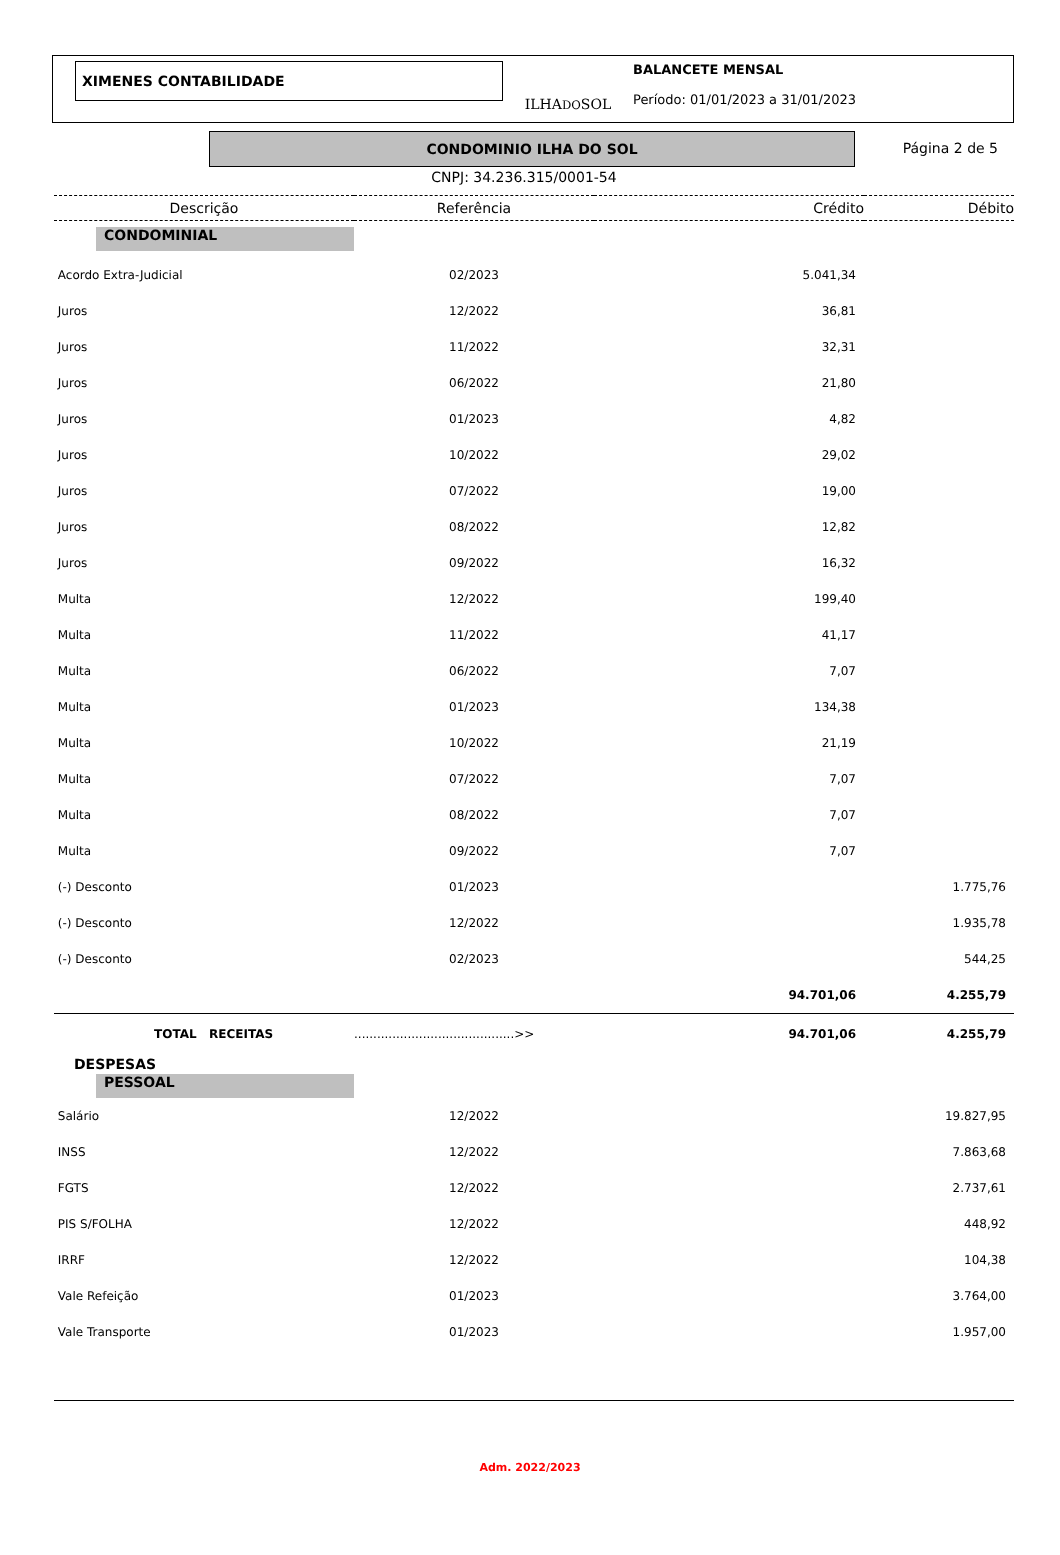XIMENES CONTABILIDADE
ILHADOSOL
BALANCETE MENSAL
Período: 01/01/2023 a 31/01/2023
CONDOMINIO ILHA DO SOL
Página 2 de 5
CNPJ: 34.236.315/0001-54
| Descrição | Referência | Crédito | Débito |
| --- | --- | --- | --- |
| CONDOMINIAL | | | |
| Acordo Extra-Judicial | 02/2023 | 5.041,34 | |
| Juros | 12/2022 | 36,81 | |
| Juros | 11/2022 | 32,31 | |
| Juros | 06/2022 | 21,80 | |
| Juros | 01/2023 | 4,82 | |
| Juros | 10/2022 | 29,02 | |
| Juros | 07/2022 | 19,00 | |
| Juros | 08/2022 | 12,82 | |
| Juros | 09/2022 | 16,32 | |
| Multa | 12/2022 | 199,40 | |
| Multa | 11/2022 | 41,17 | |
| Multa | 06/2022 | 7,07 | |
| Multa | 01/2023 | 134,38 | |
| Multa | 10/2022 | 21,19 | |
| Multa | 07/2022 | 7,07 | |
| Multa | 08/2022 | 7,07 | |
| Multa | 09/2022 | 7,07 | |
| (-) Desconto | 01/2023 | | 1.775,76 |
| (-) Desconto | 12/2022 | | 1.935,78 |
| (-) Desconto | 02/2023 | | 544,25 |
| | | 94.701,06 | 4.255,79 |
| TOTAL RECEITAS | ..........................................>> | 94.701,06 | 4.255,79 |
| DESPESAS | | | |
| PESSOAL | | | |
| Salário | 12/2022 | | 19.827,95 |
| INSS | 12/2022 | | 7.863,68 |
| FGTS | 12/2022 | | 2.737,61 |
| PIS S/FOLHA | 12/2022 | | 448,92 |
| IRRF | 12/2022 | | 104,38 |
| Vale Refeição | 01/2023 | | 3.764,00 |
| Vale Transporte | 01/2023 | | 1.957,00 |
Adm. 2022/2023